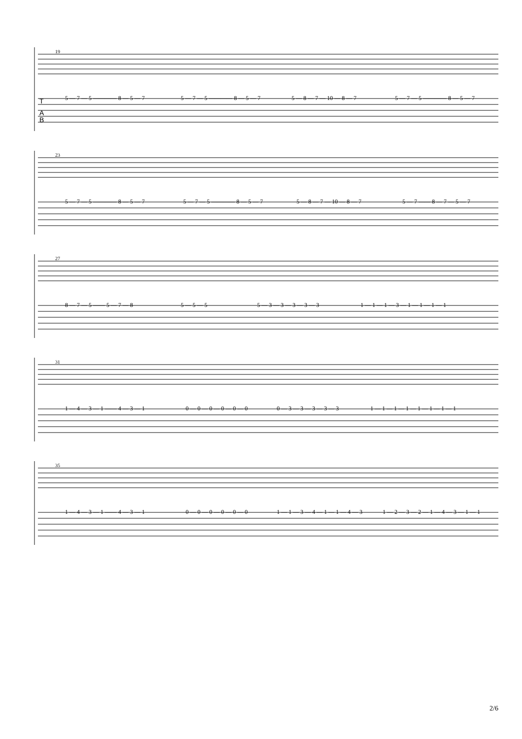19
T
A
B
5 — 7 — 5 ———— 8 — 5 — 7
5 — 7 — 5 ———— 8 — 5 — 7
5 — 8 — 7 — 10 — 8 — 7
5 — 7 — 5 ———— 8 — 5 — 7
23
5 — 7 — 5 ———— 8 — 5 — 7
5 — 7 — 5 ———— 8 — 5 — 7
5 — 8 — 7 — 10 — 8 — 7
5 — 7 —— 8 — 7 — 5 — 7
27
8 — 7 — 5 —— 5 — 7 — 8
5 — 5 — 5
5 — 3 — 3 — 3 — 3 — 3
1 — 1 — 1 — 3 — 1 — 1 — 1 — 1
31
1 — 4 — 3 — 1 —— 4 — 3 — 1
0 — 0 — 0 — 0 — 0 — 0
0 — 3 — 3 — 3 — 3 — 3
1 — 1 — 1 — 1 — 1 — 1 — 1 — 1
35
1 — 4 — 3 — 1 —— 4 — 3 — 1
0 — 0 — 0 — 0 — 0 — 0
1 — 1 — 3 — 4 — 1 — 1 — 4 — 3
1 — 2 — 3 — 2 — 1 — 4 — 3 — 1 — 1
2/6